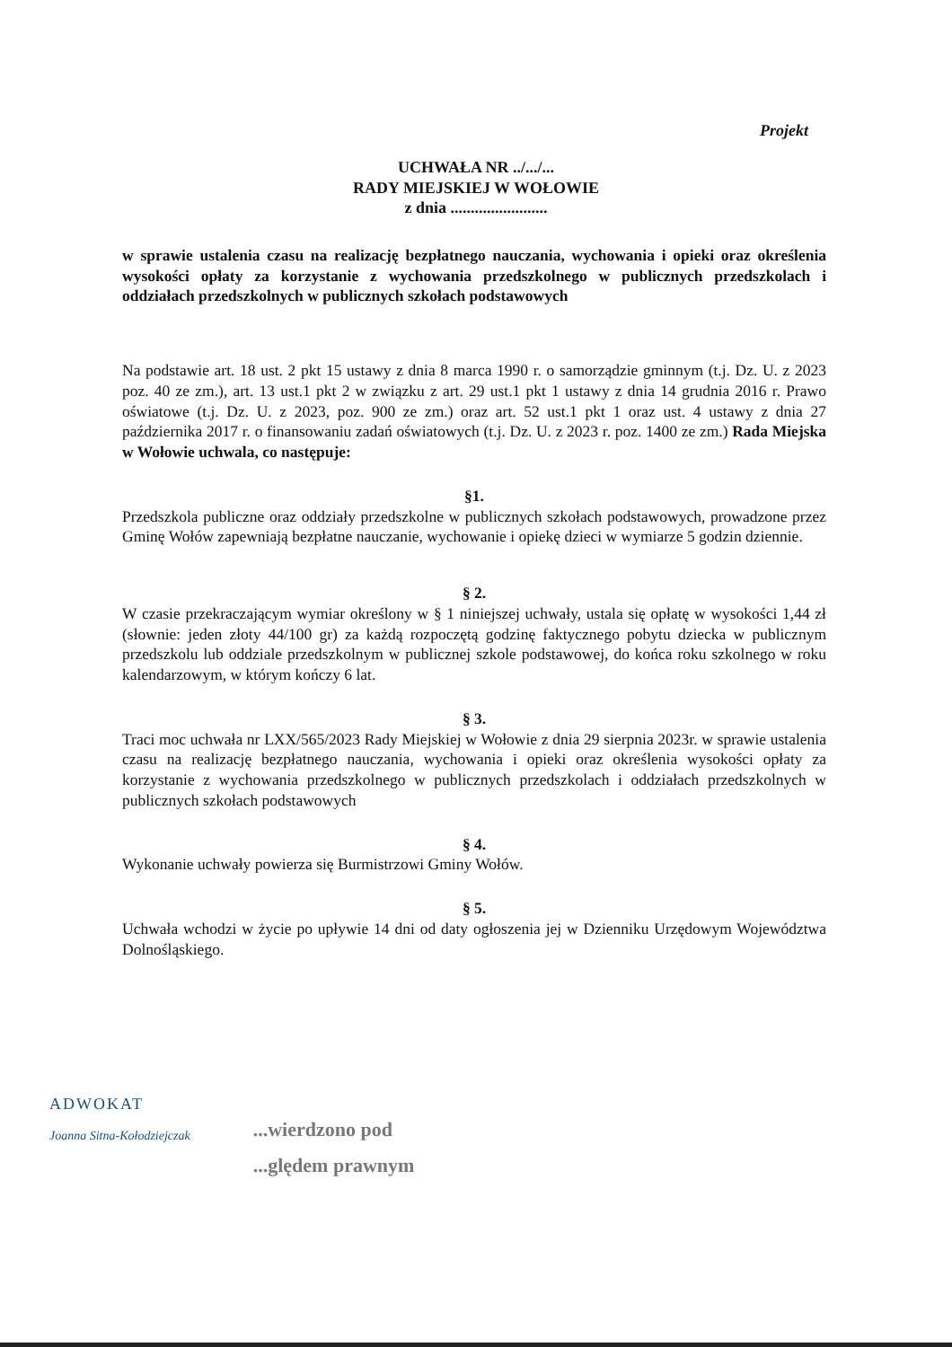Projekt
UCHWAŁA NR ../.../...
RADY MIEJSKIEJ W WOŁOWIE
z dnia ........................
w sprawie ustalenia czasu na realizację bezpłatnego nauczania, wychowania i opieki oraz określenia wysokości opłaty za korzystanie z wychowania przedszkolnego w publicznych przedszkolach i oddziałach przedszkolnych w publicznych szkołach podstawowych
Na podstawie art. 18 ust. 2 pkt 15 ustawy z dnia 8 marca 1990 r. o samorządzie gminnym (t.j. Dz. U. z 2023 poz. 40 ze zm.), art. 13 ust.1 pkt 2 w związku z art. 29 ust.1 pkt 1 ustawy z dnia 14 grudnia 2016 r. Prawo oświatowe (t.j. Dz. U. z 2023, poz. 900 ze zm.) oraz art. 52 ust.1 pkt 1 oraz ust. 4 ustawy z dnia 27 października 2017 r. o finansowaniu zadań oświatowych (t.j. Dz. U. z 2023 r. poz. 1400 ze zm.) Rada Miejska w Wołowie uchwala, co następuje:
§1.
Przedszkola publiczne oraz oddziały przedszkolne w publicznych szkołach podstawowych, prowadzone przez Gminę Wołów zapewniają bezpłatne nauczanie, wychowanie i opiekę dzieci w wymiarze 5 godzin dziennie.
§ 2.
W czasie przekraczającym wymiar określony w § 1 niniejszej uchwały, ustala się opłatę w wysokości 1,44 zł (słownie: jeden złoty 44/100 gr) za każdą rozpoczętą godzinę faktycznego pobytu dziecka w publicznym przedszkolu lub oddziale przedszkolnym w publicznej szkole podstawowej, do końca roku szkolnego w roku kalendarzowym, w którym kończy 6 lat.
§ 3.
Traci moc uchwała nr LXX/565/2023 Rady Miejskiej w Wołowie z dnia 29 sierpnia 2023r. w sprawie ustalenia czasu na realizację bezpłatnego nauczania, wychowania i opieki oraz określenia wysokości opłaty za korzystanie z wychowania przedszkolnego w publicznych przedszkolach i oddziałach przedszkolnych w publicznych szkołach podstawowych
§ 4.
Wykonanie uchwały powierza się Burmistrzowi Gminy Wołów.
§ 5.
Uchwała wchodzi w życie po upływie 14 dni od daty ogłoszenia jej w Dzienniku Urzędowym Województwa Dolnośląskiego.
ADWOKAT
Joanna Sitna-Kołodziejczak
...wierdzono pod
...ględem prawnym